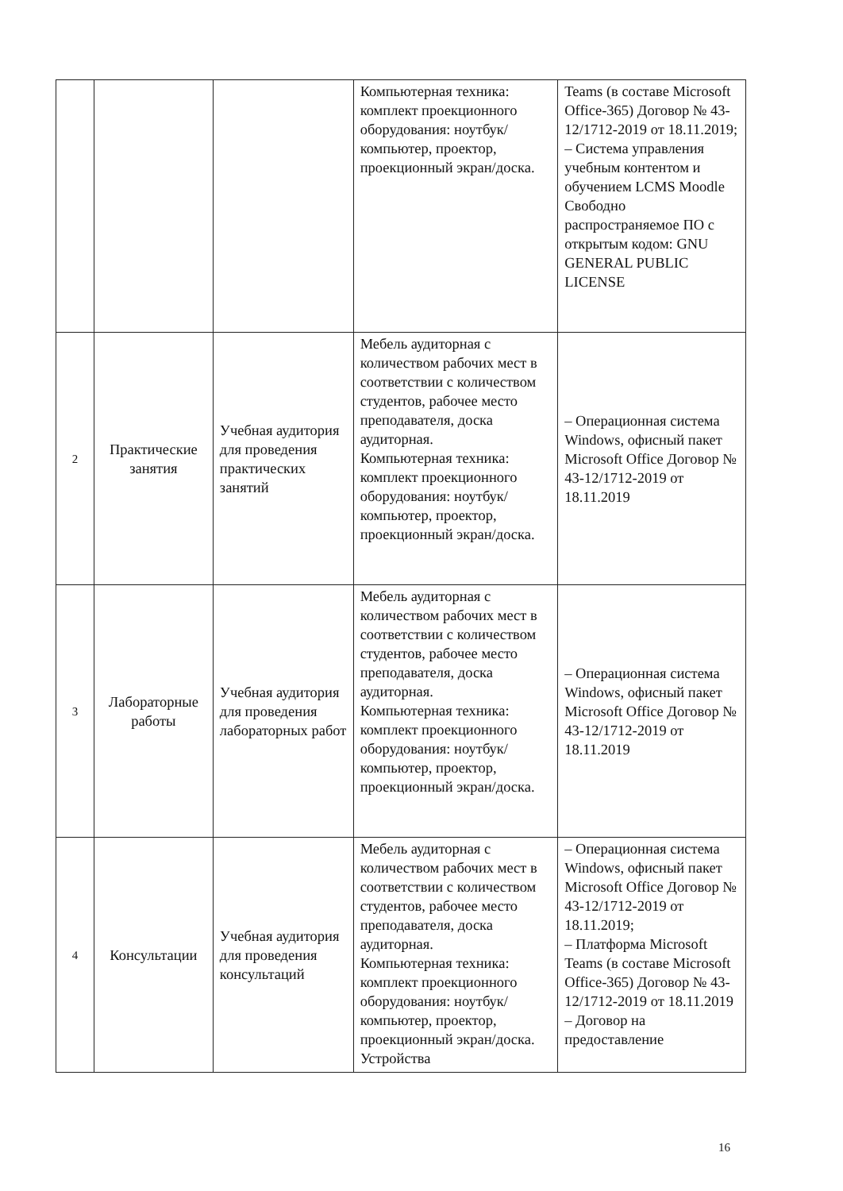| | | | Компьютерная техника: комплект проекционного оборудования: ноутбук/компьютер, проектор, проекционный экран/доска. | Teams (в составе Microsoft Office-365) Договор № 43-12/1712-2019 от 18.11.2019; – Система управления учебным контентом и обучением LCMS Moodle Свободно распространяемое ПО с открытым кодом: GNU GENERAL PUBLIC LICENSE |
| 2 | Практические занятия | Учебная аудитория для проведения практических занятий | Мебель аудиторная с количеством рабочих мест в соответствии с количеством студентов, рабочее место преподавателя, доска аудиторная. Компьютерная техника: комплект проекционного оборудования: ноутбук/компьютер, проектор, проекционный экран/доска. | – Операционная система Windows, офисный пакет Microsoft Office Договор № 43-12/1712-2019 от 18.11.2019 |
| 3 | Лабораторные работы | Учебная аудитория для проведения лабораторных работ | Мебель аудиторная с количеством рабочих мест в соответствии с количеством студентов, рабочее место преподавателя, доска аудиторная. Компьютерная техника: комплект проекционного оборудования: ноутбук/компьютер, проектор, проекционный экран/доска. | – Операционная система Windows, офисный пакет Microsoft Office Договор № 43-12/1712-2019 от 18.11.2019 |
| 4 | Консультации | Учебная аудитория для проведения консультаций | Мебель аудиторная с количеством рабочих мест в соответствии с количеством студентов, рабочее место преподавателя, доска аудиторная. Компьютерная техника: комплект проекционного оборудования: ноутбук/компьютер, проектор, проекционный экран/доска. Устройства | – Операционная система Windows, офисный пакет Microsoft Office Договор № 43-12/1712-2019 от 18.11.2019; – Платформа Microsoft Teams (в составе Microsoft Office-365) Договор № 43-12/1712-2019 от 18.11.2019 – Договор на предоставление |
16